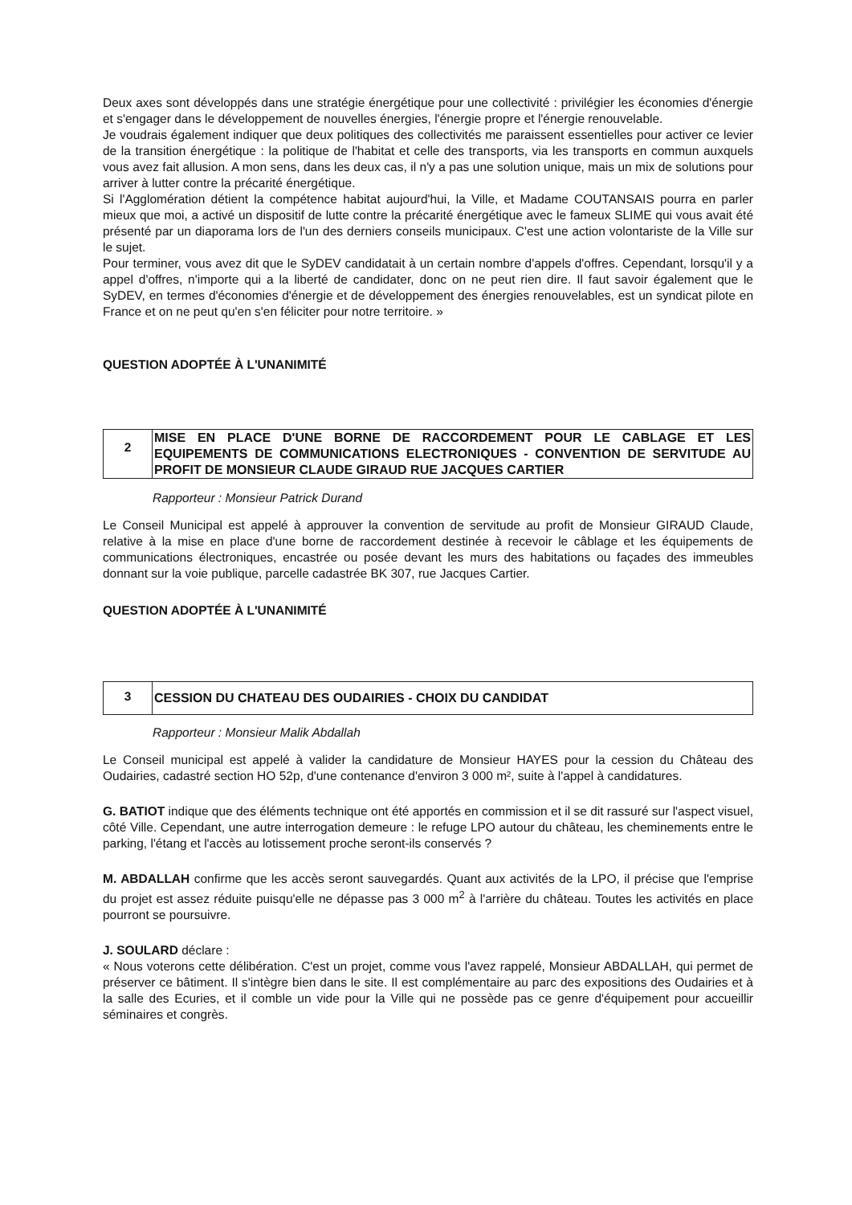Deux axes sont développés dans une stratégie énergétique pour une collectivité : privilégier les économies d'énergie et s'engager dans le développement de nouvelles énergies, l'énergie propre et l'énergie renouvelable.
Je voudrais également indiquer que deux politiques des collectivités me paraissent essentielles pour activer ce levier de la transition énergétique : la politique de l'habitat et celle des transports, via les transports en commun auxquels vous avez fait allusion. A mon sens, dans les deux cas, il n'y a pas une solution unique, mais un mix de solutions pour arriver à lutter contre la précarité énergétique.
Si l'Agglomération détient la compétence habitat aujourd'hui, la Ville, et Madame COUTANSAIS pourra en parler mieux que moi, a activé un dispositif de lutte contre la précarité énergétique avec le fameux SLIME qui vous avait été présenté par un diaporama lors de l'un des derniers conseils municipaux. C'est une action volontariste de la Ville sur le sujet.
Pour terminer, vous avez dit que le SyDEV candidatait à un certain nombre d'appels d'offres. Cependant, lorsqu'il y a appel d'offres, n'importe qui a la liberté de candidater, donc on ne peut rien dire. Il faut savoir également que le SyDEV, en termes d'économies d'énergie et de développement des énergies renouvelables, est un syndicat pilote en France et on ne peut qu'en s'en féliciter pour notre territoire. »
QUESTION ADOPTÉE À L'UNANIMITÉ
2
MISE EN PLACE D'UNE BORNE DE RACCORDEMENT POUR LE CABLAGE ET LES EQUIPEMENTS DE COMMUNICATIONS ELECTRONIQUES - CONVENTION DE SERVITUDE AU PROFIT DE MONSIEUR CLAUDE GIRAUD RUE JACQUES CARTIER
Rapporteur : Monsieur Patrick Durand
Le Conseil Municipal est appelé à approuver la convention de servitude au profit de Monsieur GIRAUD Claude, relative à la mise en place d'une borne de raccordement destinée à recevoir le câblage et les équipements de communications électroniques, encastrée ou posée devant les murs des habitations ou façades des immeubles donnant sur la voie publique, parcelle cadastrée BK 307, rue Jacques Cartier.
QUESTION ADOPTÉE À L'UNANIMITÉ
3 CESSION DU CHATEAU DES OUDAIRIES - CHOIX DU CANDIDAT
Rapporteur : Monsieur Malik Abdallah
Le Conseil municipal est appelé à valider la candidature de Monsieur HAYES pour la cession du Château des Oudairies, cadastré section HO 52p, d'une contenance d'environ 3 000 m², suite à l'appel à candidatures.
G. BATIOT indique que des éléments technique ont été apportés en commission et il se dit rassuré sur l'aspect visuel, côté Ville. Cependant, une autre interrogation demeure : le refuge LPO autour du château, les cheminements entre le parking, l'étang et l'accès au lotissement proche seront-ils conservés ?
M. ABDALLAH confirme que les accès seront sauvegardés. Quant aux activités de la LPO, il précise que l'emprise du projet est assez réduite puisqu'elle ne dépasse pas 3 000 m<sup>2</sup> à l'arrière du château. Toutes les activités en place pourront se poursuivre.
J. SOULARD déclare :
« Nous voterons cette délibération. C'est un projet, comme vous l'avez rappelé, Monsieur ABDALLAH, qui permet de préserver ce bâtiment. Il s'intègre bien dans le site. Il est complémentaire au parc des expositions des Oudairies et à la salle des Ecuries, et il comble un vide pour la Ville qui ne possède pas ce genre d'équipement pour accueillir séminaires et congrès.